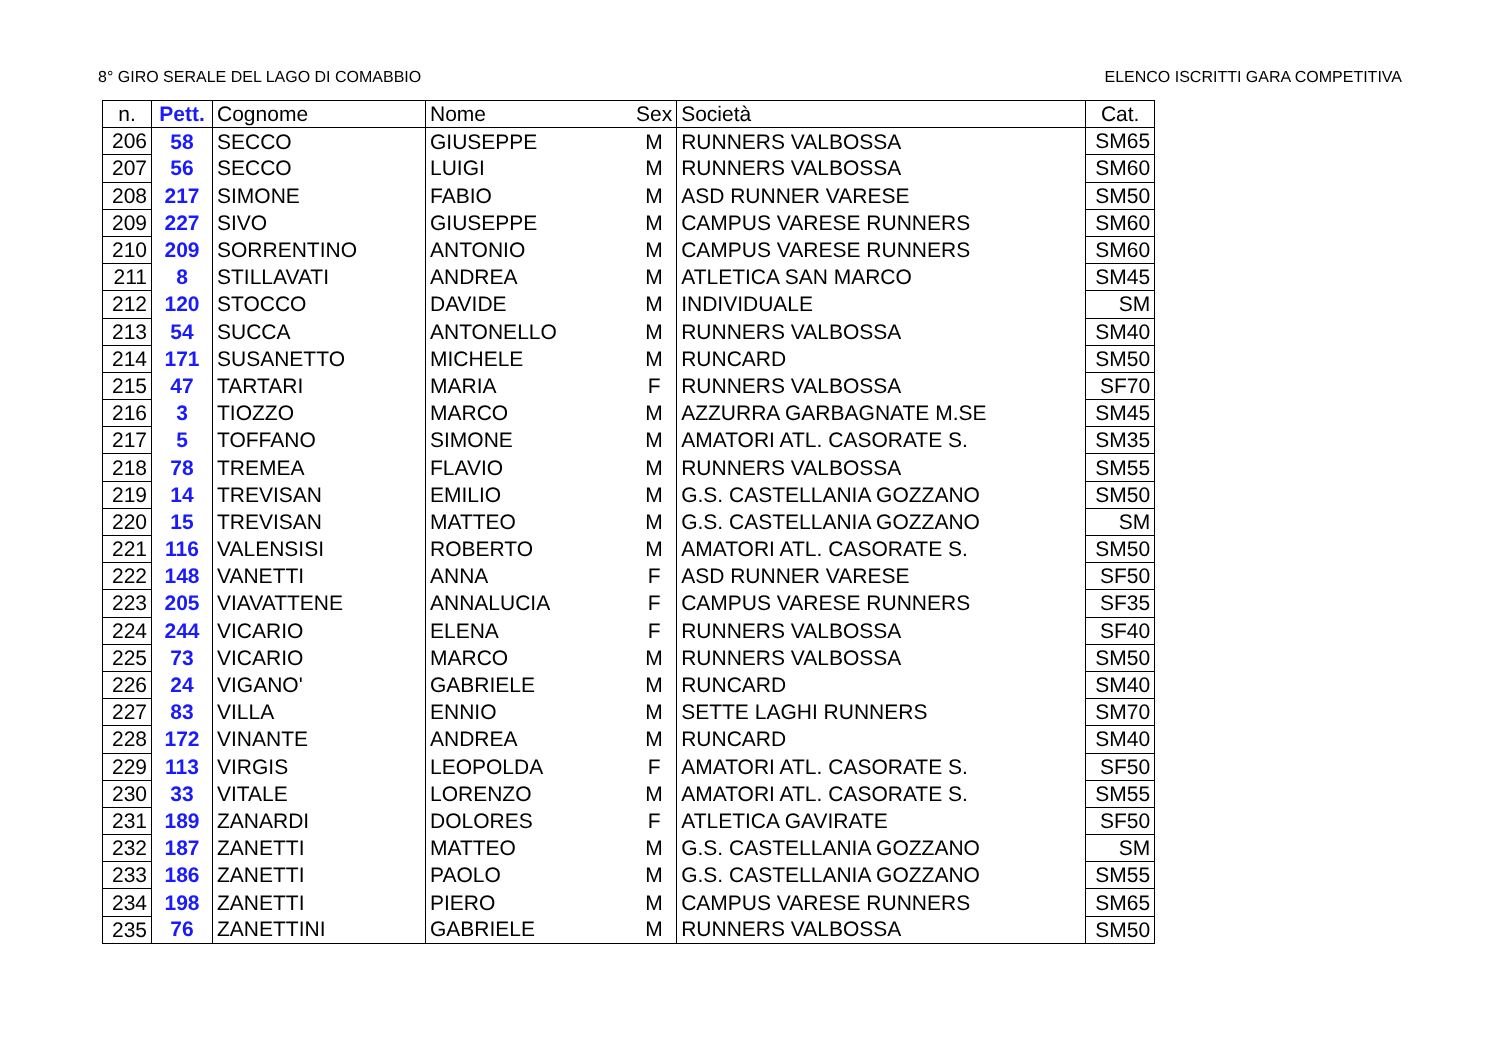8° GIRO SERALE DEL LAGO DI COMABBIO ELENCO ISCRITTI GARA COMPETITIVA
| n. | Pett. | Cognome | Nome | Sex | Società | Cat. |
| --- | --- | --- | --- | --- | --- | --- |
| 206 | 58 | SECCO | GIUSEPPE | M | RUNNERS VALBOSSA | SM65 |
| 207 | 56 | SECCO | LUIGI | M | RUNNERS VALBOSSA | SM60 |
| 208 | 217 | SIMONE | FABIO | M | ASD RUNNER VARESE | SM50 |
| 209 | 227 | SIVO | GIUSEPPE | M | CAMPUS VARESE RUNNERS | SM60 |
| 210 | 209 | SORRENTINO | ANTONIO | M | CAMPUS VARESE RUNNERS | SM60 |
| 211 | 8 | STILLAVATI | ANDREA | M | ATLETICA SAN MARCO | SM45 |
| 212 | 120 | STOCCO | DAVIDE | M | INDIVIDUALE | SM |
| 213 | 54 | SUCCA | ANTONELLO | M | RUNNERS VALBOSSA | SM40 |
| 214 | 171 | SUSANETTO | MICHELE | M | RUNCARD | SM50 |
| 215 | 47 | TARTARI | MARIA | F | RUNNERS VALBOSSA | SF70 |
| 216 | 3 | TIOZZO | MARCO | M | AZZURRA GARBAGNATE M.SE | SM45 |
| 217 | 5 | TOFFANO | SIMONE | M | AMATORI ATL. CASORATE S. | SM35 |
| 218 | 78 | TREMEA | FLAVIO | M | RUNNERS VALBOSSA | SM55 |
| 219 | 14 | TREVISAN | EMILIO | M | G.S. CASTELLANIA GOZZANO | SM50 |
| 220 | 15 | TREVISAN | MATTEO | M | G.S. CASTELLANIA GOZZANO | SM |
| 221 | 116 | VALENSISI | ROBERTO | M | AMATORI ATL. CASORATE S. | SM50 |
| 222 | 148 | VANETTI | ANNA | F | ASD RUNNER VARESE | SF50 |
| 223 | 205 | VIAVATTENE | ANNALUCIA | F | CAMPUS VARESE RUNNERS | SF35 |
| 224 | 244 | VICARIO | ELENA | F | RUNNERS VALBOSSA | SF40 |
| 225 | 73 | VICARIO | MARCO | M | RUNNERS VALBOSSA | SM50 |
| 226 | 24 | VIGANO' | GABRIELE | M | RUNCARD | SM40 |
| 227 | 83 | VILLA | ENNIO | M | SETTE LAGHI RUNNERS | SM70 |
| 228 | 172 | VINANTE | ANDREA | M | RUNCARD | SM40 |
| 229 | 113 | VIRGIS | LEOPOLDA | F | AMATORI ATL. CASORATE S. | SF50 |
| 230 | 33 | VITALE | LORENZO | M | AMATORI ATL. CASORATE S. | SM55 |
| 231 | 189 | ZANARDI | DOLORES | F | ATLETICA GAVIRATE | SF50 |
| 232 | 187 | ZANETTI | MATTEO | M | G.S. CASTELLANIA GOZZANO | SM |
| 233 | 186 | ZANETTI | PAOLO | M | G.S. CASTELLANIA GOZZANO | SM55 |
| 234 | 198 | ZANETTI | PIERO | M | CAMPUS VARESE RUNNERS | SM65 |
| 235 | 76 | ZANETTINI | GABRIELE | M | RUNNERS VALBOSSA | SM50 |